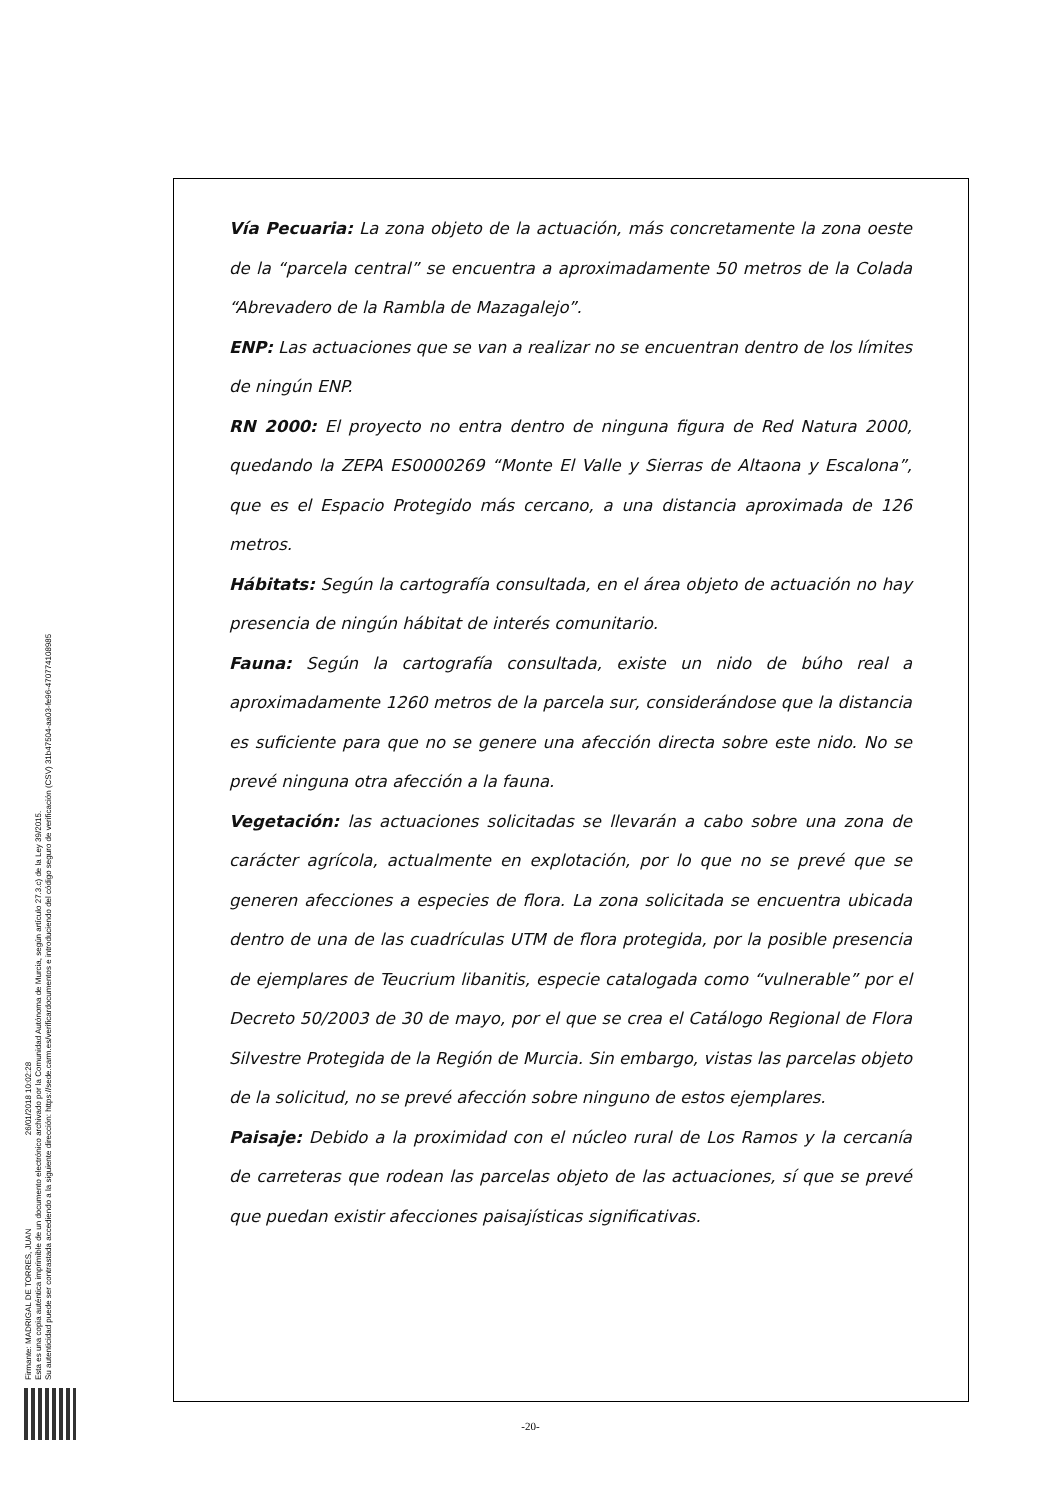Firmante: MADRIGAL DE TORRES, JUAN 26/01/2018 10:02:28
Esta es una copia auténtica imprimible de un documento electrónico archivado por la Comunidad Autónoma de Murcia, según artículo 27.3.c) de la Ley 39/2015.
Su autenticidad puede ser contrastada accediendo a la siguiente dirección: https://sede.carm.es/verificardocumentos e introduciendo del código seguro de verificación (CSV) 31b47504-aa03-fe96-47077410898​5
Vía Pecuaria: La zona objeto de la actuación, más concretamente la zona oeste de la “parcela central” se encuentra a aproximadamente 50 metros de la Colada “Abrevadero de la Rambla de Mazagalejo”.
ENP: Las actuaciones que se van a realizar no se encuentran dentro de los límites de ningún ENP.
RN 2000: El proyecto no entra dentro de ninguna figura de Red Natura 2000, quedando la ZEPA ES0000269 “Monte El Valle y Sierras de Altaona y Escalona”, que es el Espacio Protegido más cercano, a una distancia aproximada de 126 metros.
Hábitats: Según la cartografía consultada, en el área objeto de actuación no hay presencia de ningún hábitat de interés comunitario.
Fauna: Según la cartografía consultada, existe un nido de búho real a aproximadamente 1260 metros de la parcela sur, considerándose que la distancia es suficiente para que no se genere una afección directa sobre este nido. No se prevé ninguna otra afección a la fauna.
Vegetación: las actuaciones solicitadas se llevarán a cabo sobre una zona de carácter agrícola, actualmente en explotación, por lo que no se prevé que se generen afecciones a especies de flora. La zona solicitada se encuentra ubicada dentro de una de las cuadrículas UTM de flora protegida, por la posible presencia de ejemplares de Teucrium libanitis, especie catalogada como “vulnerable” por el Decreto 50/2003 de 30 de mayo, por el que se crea el Catálogo Regional de Flora Silvestre Protegida de la Región de Murcia. Sin embargo, vistas las parcelas objeto de la solicitud, no se prevé afección sobre ninguno de estos ejemplares.
Paisaje: Debido a la proximidad con el núcleo rural de Los Ramos y la cercanía de carreteras que rodean las parcelas objeto de las actuaciones, sí que se prevé que puedan existir afecciones paisajísticas significativas.
-20-